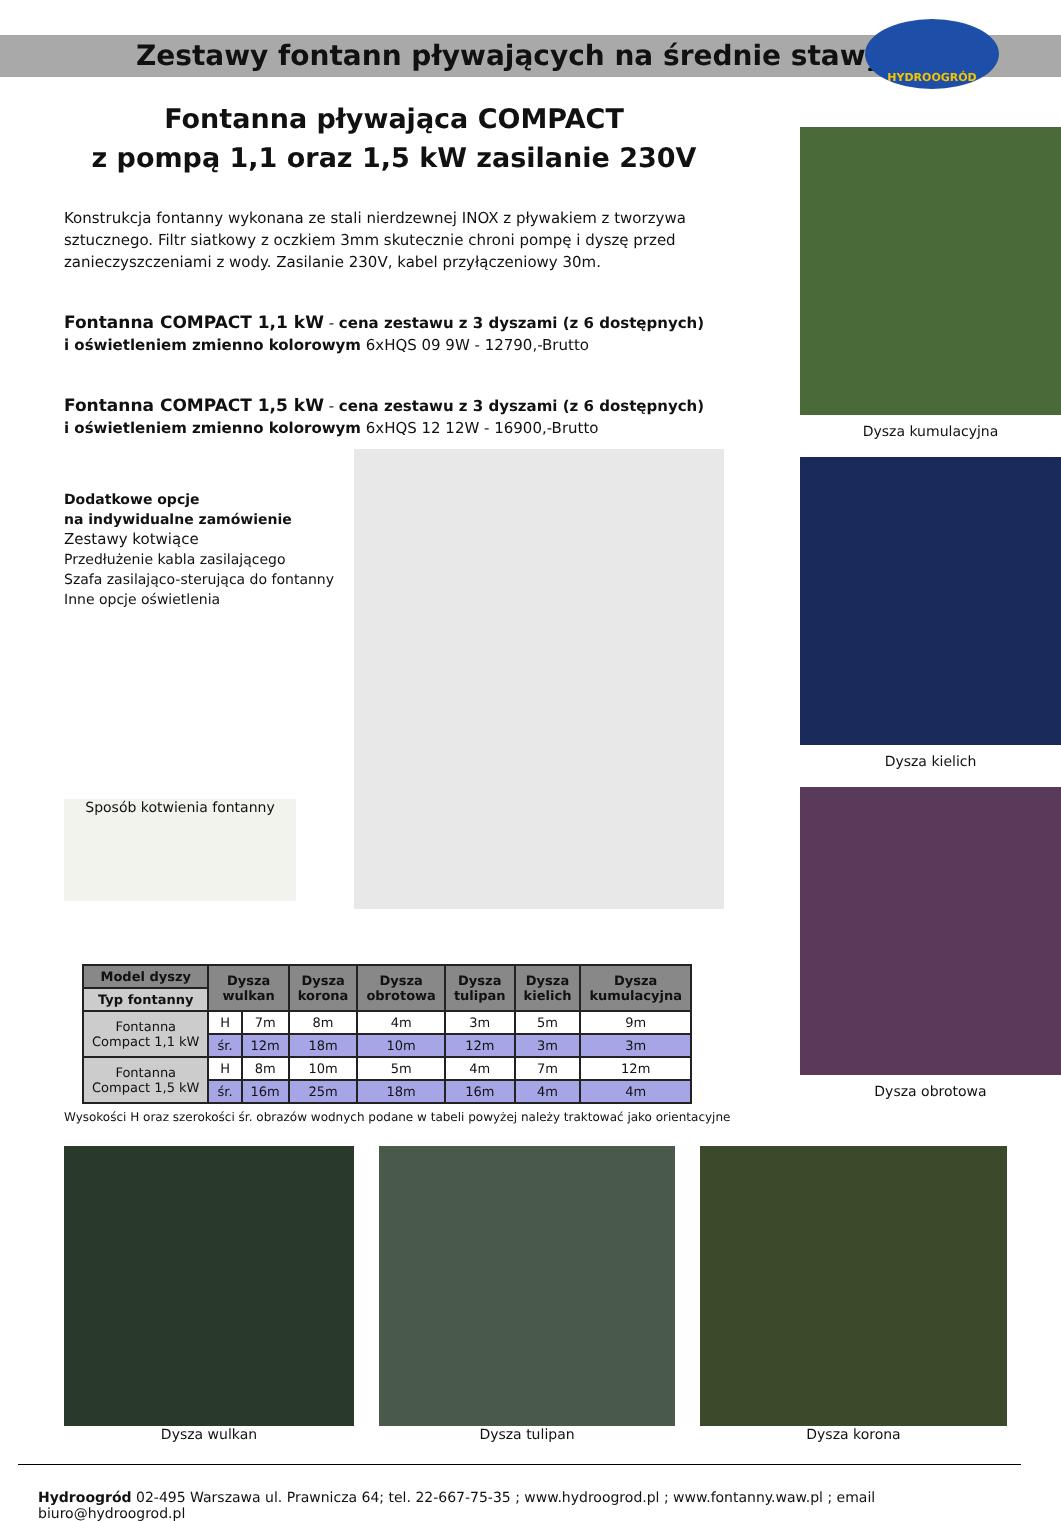Zestawy fontann pływających na średnie stawy
HYDROOGRÓD
Fontanna pływająca COMPACT
z pompą 1,1 oraz 1,5 kW zasilanie 230V
Konstrukcja fontanny wykonana ze stali nierdzewnej INOX z pływakiem z tworzywa sztucznego. Filtr siatkowy z oczkiem 3mm skutecznie chroni pompę i dyszę przed zanieczyszczeniami z wody. Zasilanie 230V, kabel przyłączeniowy 30m.
Fontanna COMPACT 1,1 kW - cena zestawu z 3 dyszami (z 6 dostępnych)
i oświetleniem zmienno kolorowym 6xHQS 09 9W - 12790,-Brutto
Fontanna COMPACT 1,5 kW - cena zestawu z 3 dyszami (z 6 dostępnych)
i oświetleniem zmienno kolorowym 6xHQS 12 12W - 16900,-Brutto
Dodatkowe opcje
na indywidualne zamówienie
Zestawy kotwiące
Przedłużenie kabla zasilającego
Szafa zasilająco-sterująca do fontanny
Inne opcje oświetlenia
Sposób kotwienia fontanny
| Model dyszy | Dysza wulkan | | Dysza korona | Dysza obrotowa | Dysza tulipan | Dysza kielich | Dysza kumulacyjna |
| --- | --- | --- | --- | --- | --- | --- | --- |
| Typ fontanny | | | | | | | |
| Fontanna Compact 1,1 kW | H | 7m | 8m | 4m | 3m | 5m | 9m |
| | śr. | 12m | 18m | 10m | 12m | 3m | 3m |
| Fontanna Compact 1,5 kW | H | 8m | 10m | 5m | 4m | 7m | 12m |
| | śr. | 16m | 25m | 18m | 16m | 4m | 4m |
Wysokości H oraz szerokości śr. obrazów wodnych podane w tabeli powyżej należy traktować jako orientacyjne
Dysza kumulacyjna
Dysza kielich
Dysza obrotowa
Dysza wulkan Dysza tulipan Dysza korona
Hydroogród 02-495 Warszawa ul. Prawnicza 64; tel. 22-667-75-35 ; www.hydroogrod.pl ; www.fontanny.waw.pl ; email biuro@hydroogrod.pl